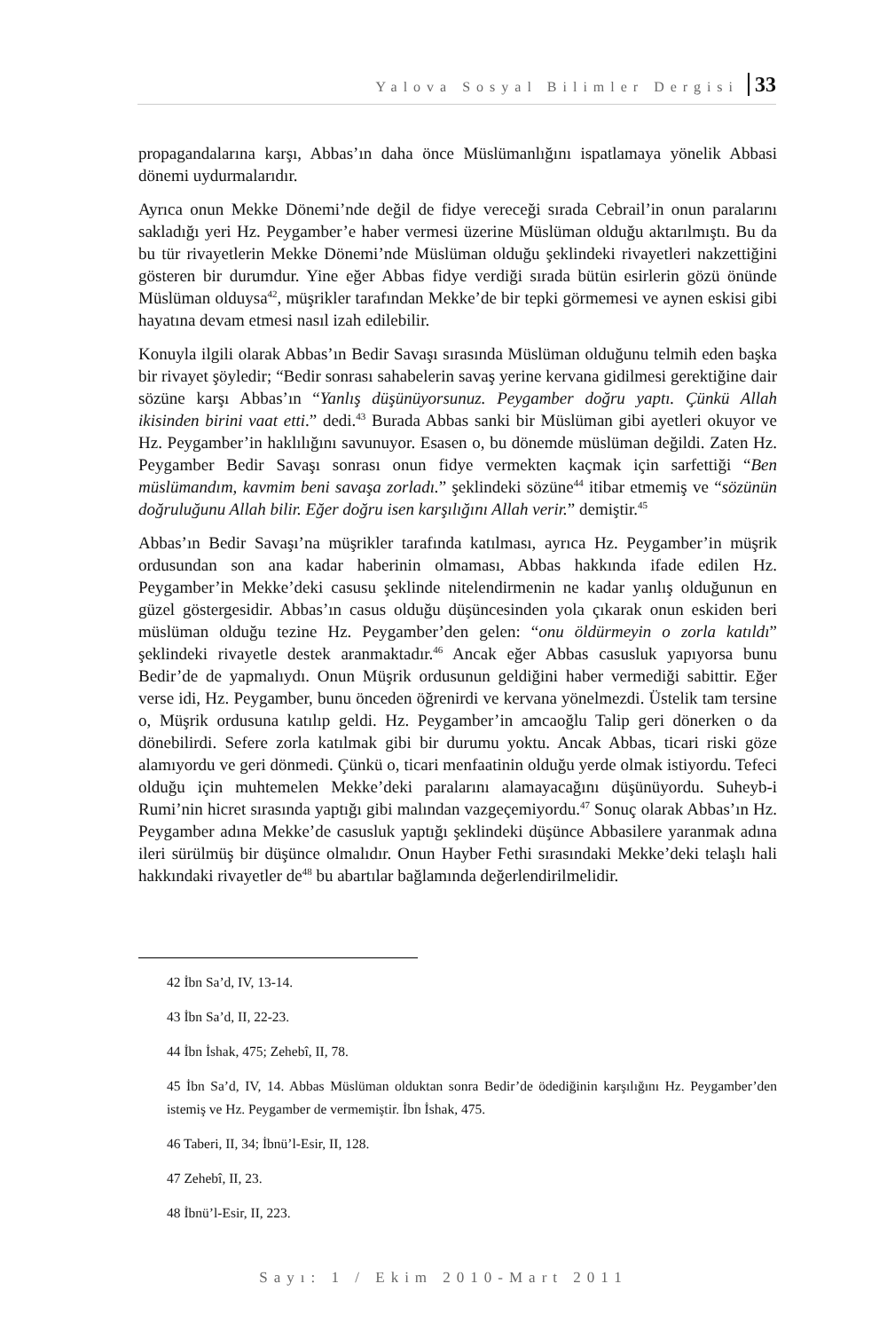Yalova Sosyal Bilimler Dergisi 33
propagandalarına karşı, Abbas’ın daha önce Müslümanlığını ispatlamaya yönelik Abbasi dönemi uydurmalarıdır.
Ayrıca onun Mekke Dönemi’nde değil de fidye vereceği sırada Cebrail’in onun paralarını sakladığı yeri Hz. Peygamber’e haber vermesi üzerine Müslüman olduğu aktarılmıştı. Bu da bu tür rivayetlerin Mekke Dönemi’nde Müslüman olduğu şeklindeki rivayetleri nakzettiğini gösteren bir durumdur. Yine eğer Abbas fidye verdiği sırada bütün esirlerin gözü önünde Müslüman olduysa<sup>42</sup>, müşrikler tarafından Mekke’de bir tepki görmemesi ve aynen eskisi gibi hayatına devam etmesi nasıl izah edilebilir.
Konuyla ilgili olarak Abbas’ın Bedir Savaşı sırasında Müslüman olduğunu telmih eden başka bir rivayet şöyledir; “Bedir sonrası sahabelerin savaş yerine kervana gidilmesi gerektiğine dair sözüne karşı Abbas’ın “Yanlış düşünüyorsunuz. Peygamber doğru yaptı. Çünkü Allah ikisinden birini vaat etti.” dedi.<sup>43</sup> Burada Abbas sanki bir Müslüman gibi ayetleri okuyor ve Hz. Peygamber’in haklılığını savunuyor. Esasen o, bu dönemde müslüman değildi. Zaten Hz. Peygamber Bedir Savaşı sonrası onun fidye vermekten kaçmak için sarfettiği “Ben müslümandım, kavmim beni savaşa zorladı.” şeklindeki sözüne<sup>44</sup> itibar etmemiş ve “sözünün doğruluğunu Allah bilir. Eğer doğru isen karşılığını Allah verir.” demiştir.<sup>45</sup>
Abbas’ın Bedir Savaşı’na müşrikler tarafında katılması, ayrıca Hz. Peygamber’in müşrik ordusundan son ana kadar haberinin olmaması, Abbas hakkında ifade edilen Hz. Peygamber’in Mekke’deki casusu şeklinde nitelendirmenin ne kadar yanlış olduğunun en güzel göstergesidir. Abbas’ın casus olduğu düşüncesinden yola çıkarak onun eskiden beri müslüman olduğu tezine Hz. Peygamber’den gelen: “onu öldürmeyin o zorla katıldı” şeklindeki rivayetle destek aranmaktadır.<sup>46</sup> Ancak eğer Abbas casusluk yapıyorsa bunu Bedir’de de yapmalıydı. Onun Müşrik ordusunun geldiğini haber vermediği sabittir. Eğer verse idi, Hz. Peygamber, bunu önceden öğrenirdi ve kervana yönelmezdi. Üstelik tam tersine o, Müşrik ordusuna katılıp geldi. Hz. Peygamber’in amcaoğlu Talip geri dönerken o da dönebilirdi. Sefere zorla katılmak gibi bir durumu yoktu. Ancak Abbas, ticari riski göze alamıyordu ve geri dönmedi. Çünkü o, ticari menfaatinin olduğu yerde olmak istiyordu. Tefeci olduğu için muhtemelen Mekke’deki paralarını alamayacağını düşünüyordu. Suheyb-i Rumi’nin hicret sırasında yaptığı gibi malından vazgeçemiyordu.<sup>47</sup> Sonuç olarak Abbas’ın Hz. Peygamber adına Mekke’de casusluk yaptığı şeklindeki düşünce Abbasilere yaranmak adına ileri sürülmüş bir düşünce olmalıdır. Onun Hayber Fethi sırasındaki Mekke’deki telaşlı hali hakkındaki rivayetler de<sup>48</sup> bu abartılar bağlamında değerlendirilmelidir.
42 İbn Sa’d, IV, 13-14.
43 İbn Sa’d, II, 22-23.
44 İbn İshak, 475; Zehebî, II, 78.
45 İbn Sa’d, IV, 14. Abbas Müslüman olduktan sonra Bedir’de ödediğinin karşılığını Hz. Peygamber’den istemiş ve Hz. Peygamber de vermemiştir. İbn İshak, 475.
46 Taberi, II, 34; İbnü’l-Esir, II, 128.
47 Zehebî, II, 23.
48 İbnü’l-Esir, II, 223.
Sayı: 1 / Ekim 2010-Mart 2011